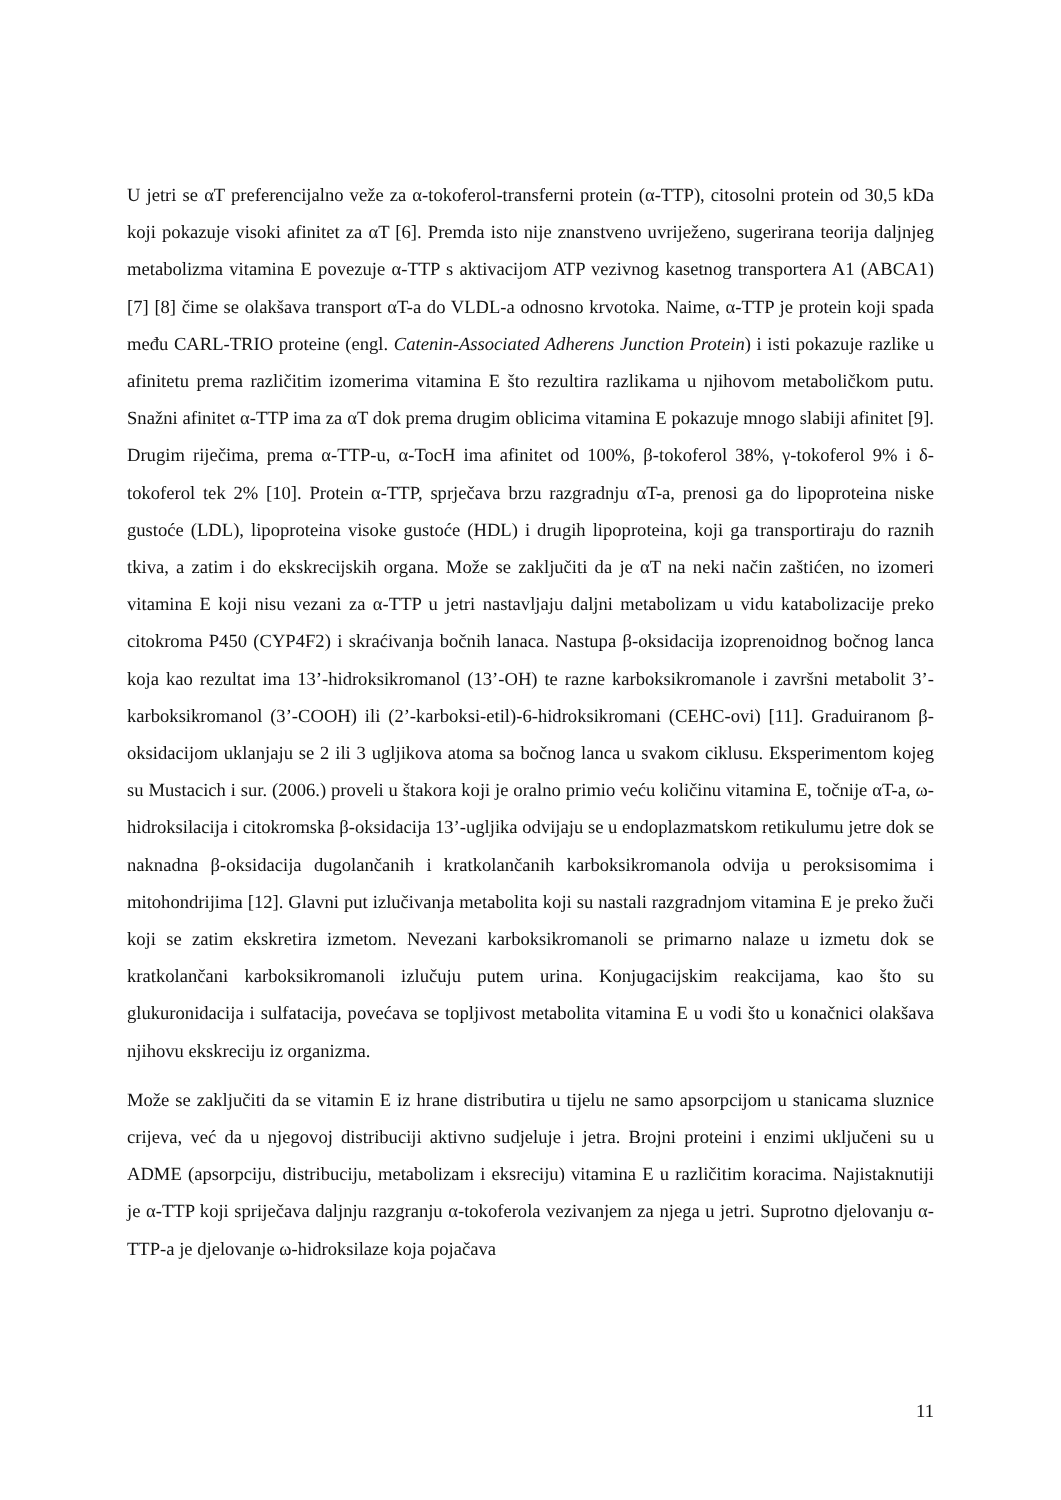U jetri se αT preferencijalno veže za α-tokoferol-transferni protein (α-TTP), citosolni protein od 30,5 kDa koji pokazuje visoki afinitet za αT [6]. Premda isto nije znanstveno uvriježeno, sugerirana teorija daljnjeg metabolizma vitamina E povezuje α-TTP s aktivacijom ATP vezivnog kasetnog transportera A1 (ABCA1) [7] [8] čime se olakšava transport αT-a do VLDL-a odnosno krvotoka. Naime, α-TTP je protein koji spada među CARL-TRIO proteine (engl. Catenin-Associated Adherens Junction Protein) i isti pokazuje razlike u afinitetu prema različitim izomerima vitamina E što rezultira razlikama u njihovom metaboličkom putu. Snažni afinitet α-TTP ima za αT dok prema drugim oblicima vitamina E pokazuje mnogo slabiji afinitet [9]. Drugim riječima, prema α-TTP-u, α-TocH ima afinitet od 100%, β-tokoferol 38%, γ-tokoferol 9% i δ- tokoferol tek 2% [10]. Protein α-TTP, sprječava brzu razgradnju αT-a, prenosi ga do lipoproteina niske gustoće (LDL), lipoproteina visoke gustoće (HDL) i drugih lipoproteina, koji ga transportiraju do raznih tkiva, a zatim i do ekskrecijskih organa. Može se zaključiti da je αT na neki način zaštićen, no izomeri vitamina E koji nisu vezani za α-TTP u jetri nastavljaju daljni metabolizam u vidu katabolizacije preko citokroma P450 (CYP4F2) i skraćivanja bočnih lanaca. Nastupa β-oksidacija izoprenoidnog bočnog lanca koja kao rezultat ima 13’-hidroksikromanol (13’-OH) te razne karboksikromanole i završni metabolit 3’-karboksikromanol (3’-COOH) ili (2’-karboksi-etil)-6-hidroksikromani (CEHC-ovi) [11]. Graduiranom β-oksidacijom uklanjaju se 2 ili 3 ugljikova atoma sa bočnog lanca u svakom ciklusu. Eksperimentom kojeg su Mustacich i sur. (2006.) proveli u štakora koji je oralno primio veću količinu vitamina E, točnije αT-a, ω-hidroksilacija i citokromska β-oksidacija 13’-ugljika odvijaju se u endoplazmatskom retikulumu jetre dok se naknadna β-oksidacija dugolančanih i kratkolančanih karboksikromanola odvija u peroksisomima i mitohondrijima [12]. Glavni put izlučivanja metabolita koji su nastali razgradnjom vitamina E je preko žuči koji se zatim ekskretira izmetom. Nevezani karboksikromanoli se primarno nalaze u izmetu dok se kratkolančani karboksikromanoli izlučuju putem urina. Konjugacijskim reakcijama, kao što su glukuronidacija i sulfatacija, povećava se topljivost metabolita vitamina E u vodi što u konačnici olakšava njihovu ekskreciju iz organizma.
Može se zaključiti da se vitamin E iz hrane distributira u tijelu ne samo apsorpcijom u stanicama sluznice crijeva, već da u njegovoj distribuciji aktivno sudjeluje i jetra. Brojni proteini i enzimi uključeni su u ADME (apsorpciju, distribuciju, metabolizam i eksreciju) vitamina E u različitim koracima. Najistaknutiji je α-TTP koji spriječava daljnju razgranju α-tokoferola vezivanjem za njega u jetri. Suprotno djelovanju α-TTP-a je djelovanje ω-hidroksilaze koja pojačava
11